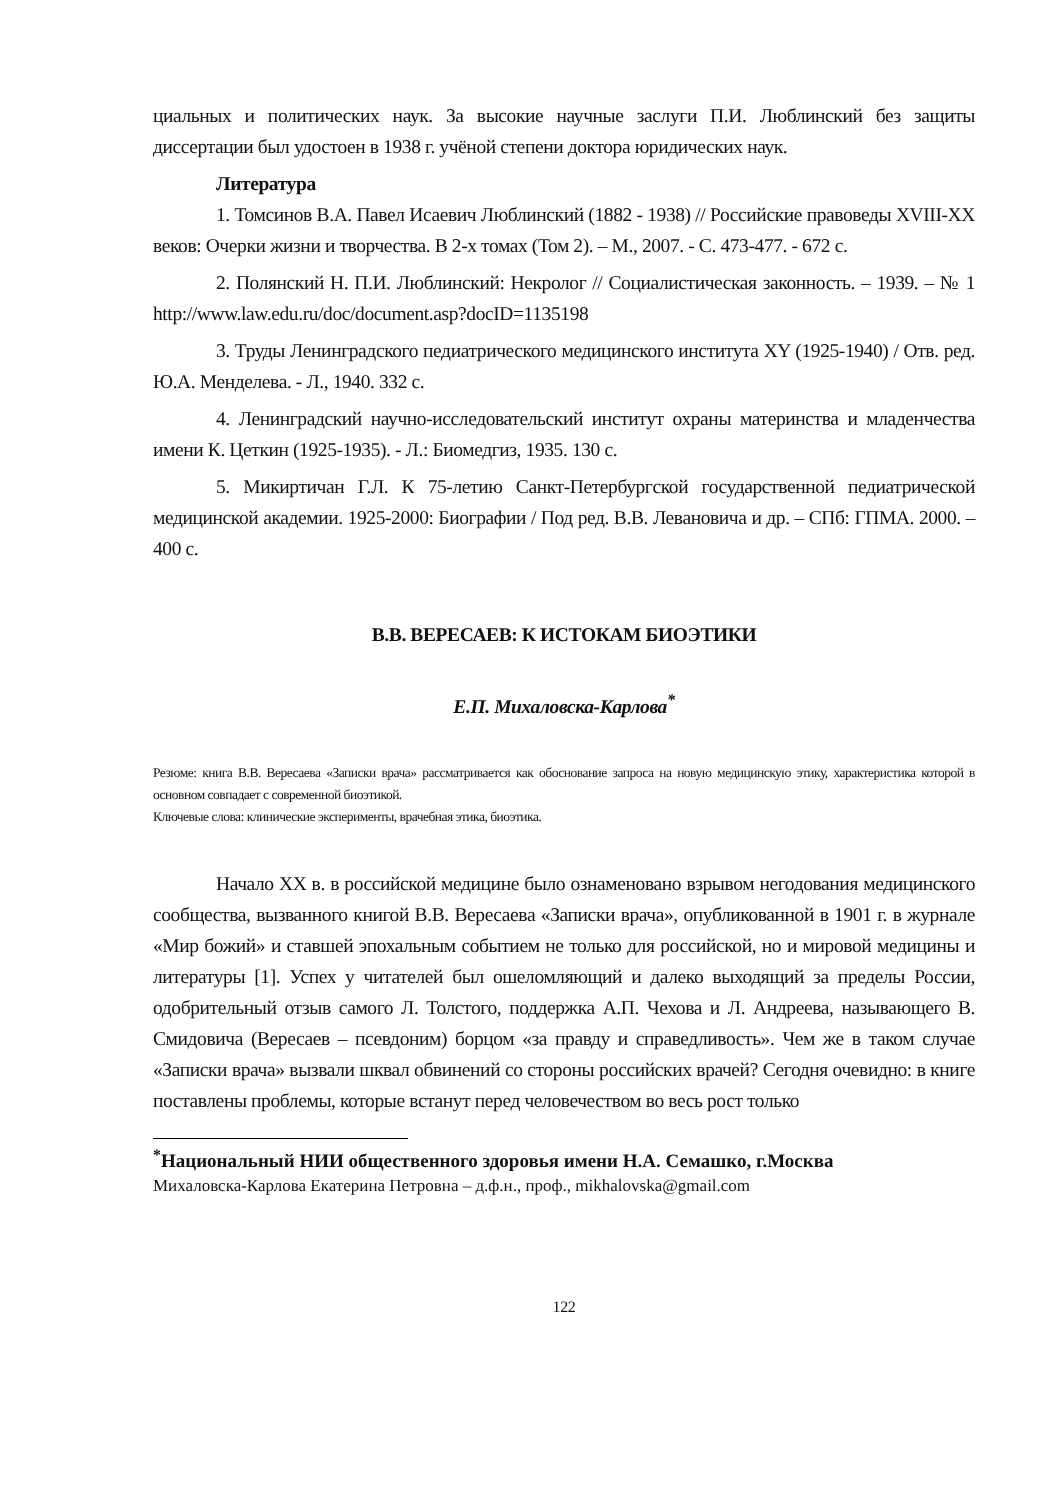циальных и политических наук. За высокие научные заслуги П.И. Люблинский без защиты диссертации был удостоен в 1938 г. учёной степени доктора юридических наук.
Литература
1. Томсинов В.А. Павел Исаевич Люблинский (1882 - 1938) // Российские правоведы XVIII-XX веков: Очерки жизни и творчества. В 2-х томах (Том 2). – М., 2007. - С. 473-477. - 672 с.
2. Полянский Н. П.И. Люблинский: Некролог // Социалистическая законность. – 1939. – № 1 http://www.law.edu.ru/doc/document.asp?docID=1135198
3. Труды Ленинградского педиатрического медицинского института XY (1925-1940) / Отв. ред. Ю.А. Менделева. - Л., 1940. 332 с.
4. Ленинградский научно-исследовательский институт охраны материнства и младенчества имени К. Цеткин (1925-1935). - Л.: Биомедгиз, 1935. 130 с.
5. Микиртичан Г.Л. К 75-летию Санкт-Петербургской государственной педиатрической медицинской академии. 1925-2000: Биографии / Под ред. В.В. Левановича и др. – СПб: ГПМА. 2000. – 400 с.
В.В. ВЕРЕСАЕВ: К ИСТОКАМ БИОЭТИКИ
Е.П. Михаловска-Карлова<sup>*</sup>
Резюме: книга В.В. Вересаева «Записки врача» рассматривается как обоснование запроса на новую медицинскую этику, характеристика которой в основном совпадает с современной биоэтикой.
Ключевые слова: клинические эксперименты, врачебная этика, биоэтика.
Начало XX в. в российской медицине было ознаменовано взрывом негодования медицинского сообщества, вызванного книгой В.В. Вересаева «Записки врача», опубликованной в 1901 г. в журнале «Мир божий» и ставшей эпохальным событием не только для российской, но и мировой медицины и литературы [1]. Успех у читателей был ошеломляющий и далеко выходящий за пределы России, одобрительный отзыв самого Л. Толстого, поддержка А.П. Чехова и Л. Андреева, называющего В. Смидовича (Вересаев – псевдоним) борцом «за правду и справедливость». Чем же в таком случае «Записки врача» вызвали шквал обвинений со стороны российских врачей? Сегодня очевидно: в книге поставлены проблемы, которые встанут перед человечеством во весь рост только
<sup>*</sup> Национальный НИИ общественного здоровья имени Н.А. Семашко, г.Москва
Михаловска-Карлова Екатерина Петровна – д.ф.н., проф., mikhalovska@gmail.com
122